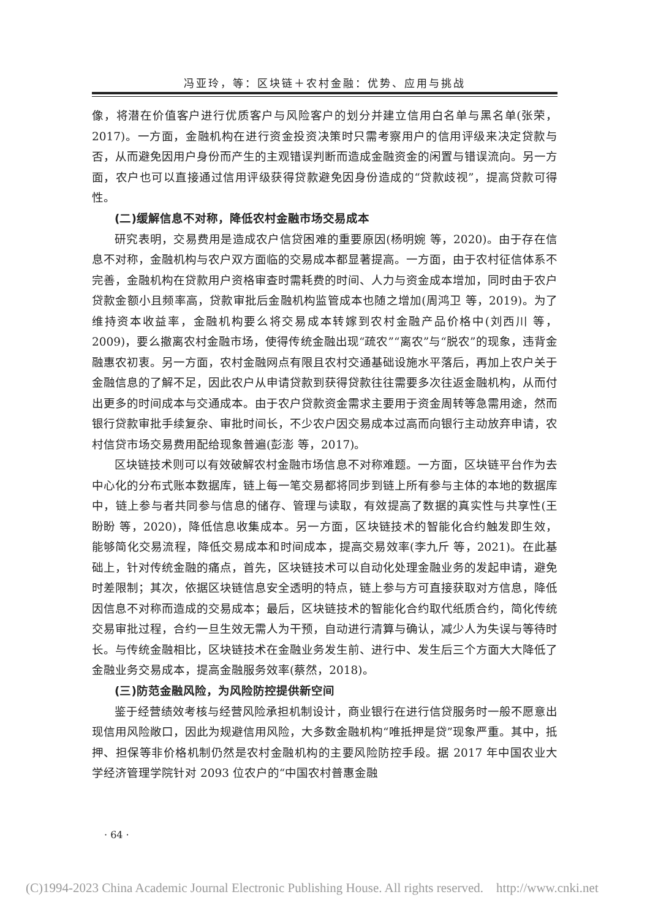冯亚玲，等：区块链＋农村金融：优势、应用与挑战
像，将潜在价值客户进行优质客户与风险客户的划分并建立信用白名单与黑名单(张荣，2017)。一方面，金融机构在进行资金投资决策时只需考察用户的信用评级来决定贷款与否，从而避免因用户身份而产生的主观错误判断而造成金融资金的闲置与错误流向。另一方面，农户也可以直接通过信用评级获得贷款避免因身份造成的“贷款歧视”，提高贷款可得性。
(二)缓解信息不对称，降低农村金融市场交易成本
研究表明，交易费用是造成农户信贷困难的重要原因(杨明婉 等，2020)。由于存在信息不对称，金融机构与农户双方面临的交易成本都显著提高。一方面，由于农村征信体系不完善，金融机构在贷款用户资格审查时需耗费的时间、人力与资金成本增加，同时由于农户贷款金额小且频率高，贷款审批后金融机构监管成本也随之增加(周鸿卫 等，2019)。为了维持资本收益率，金融机构要么将交易成本转嫁到农村金融产品价格中(刘西川 等，2009)，要么撤离农村金融市场，使得传统金融出现“疏农”“离农”与“脱农”的现象，违背金融惠农初衷。另一方面，农村金融网点有限且农村交通基础设施水平落后，再加上农户关于金融信息的了解不足，因此农户从申请贷款到获得贷款往往需要多次往返金融机构，从而付出更多的时间成本与交通成本。由于农户贷款资金需求主要用于资金周转等急需用途，然而银行贷款审批手续复杂、审批时间长，不少农户因交易成本过高而向银行主动放弃申请，农村信贷市场交易费用配给现象普遍(彭澎 等，2017)。
区块链技术则可以有效破解农村金融市场信息不对称难题。一方面，区块链平台作为去中心化的分布式账本数据库，链上每一笔交易都将同步到链上所有参与主体的本地的数据库中，链上参与者共同参与信息的储存、管理与读取，有效提高了数据的真实性与共享性(王盼盼 等，2020)，降低信息收集成本。另一方面，区块链技术的智能化合约触发即生效，能够简化交易流程，降低交易成本和时间成本，提高交易效率(李九斤 等，2021)。在此基础上，针对传统金融的痛点，首先，区块链技术可以自动化处理金融业务的发起申请，避免时差限制；其次，依据区块链信息安全透明的特点，链上参与方可直接获取对方信息，降低因信息不对称而造成的交易成本；最后，区块链技术的智能化合约取代纸质合约，简化传统交易审批过程，合约一旦生效无需人为干预，自动进行清算与确认，减少人为失误与等待时长。与传统金融相比，区块链技术在金融业务发生前、进行中、发生后三个方面大大降低了金融业务交易成本，提高金融服务效率(蔡然，2018)。
(三)防范金融风险，为风险防控提供新空间
鉴于经营绩效考核与经营风险承担机制设计，商业银行在进行信贷服务时一般不愿意出现信用风险敞口，因此为规避信用风险，大多数金融机构“唯抵押是贷”现象严重。其中，抵押、担保等非价格机制仍然是农村金融机构的主要风险防控手段。据 2017 年中国农业大学经济管理学院针对 2093 位农户的“中国农村普惠金融
· 64 ·
(C)1994-2023 China Academic Journal Electronic Publishing House. All rights reserved. http://www.cnki.net